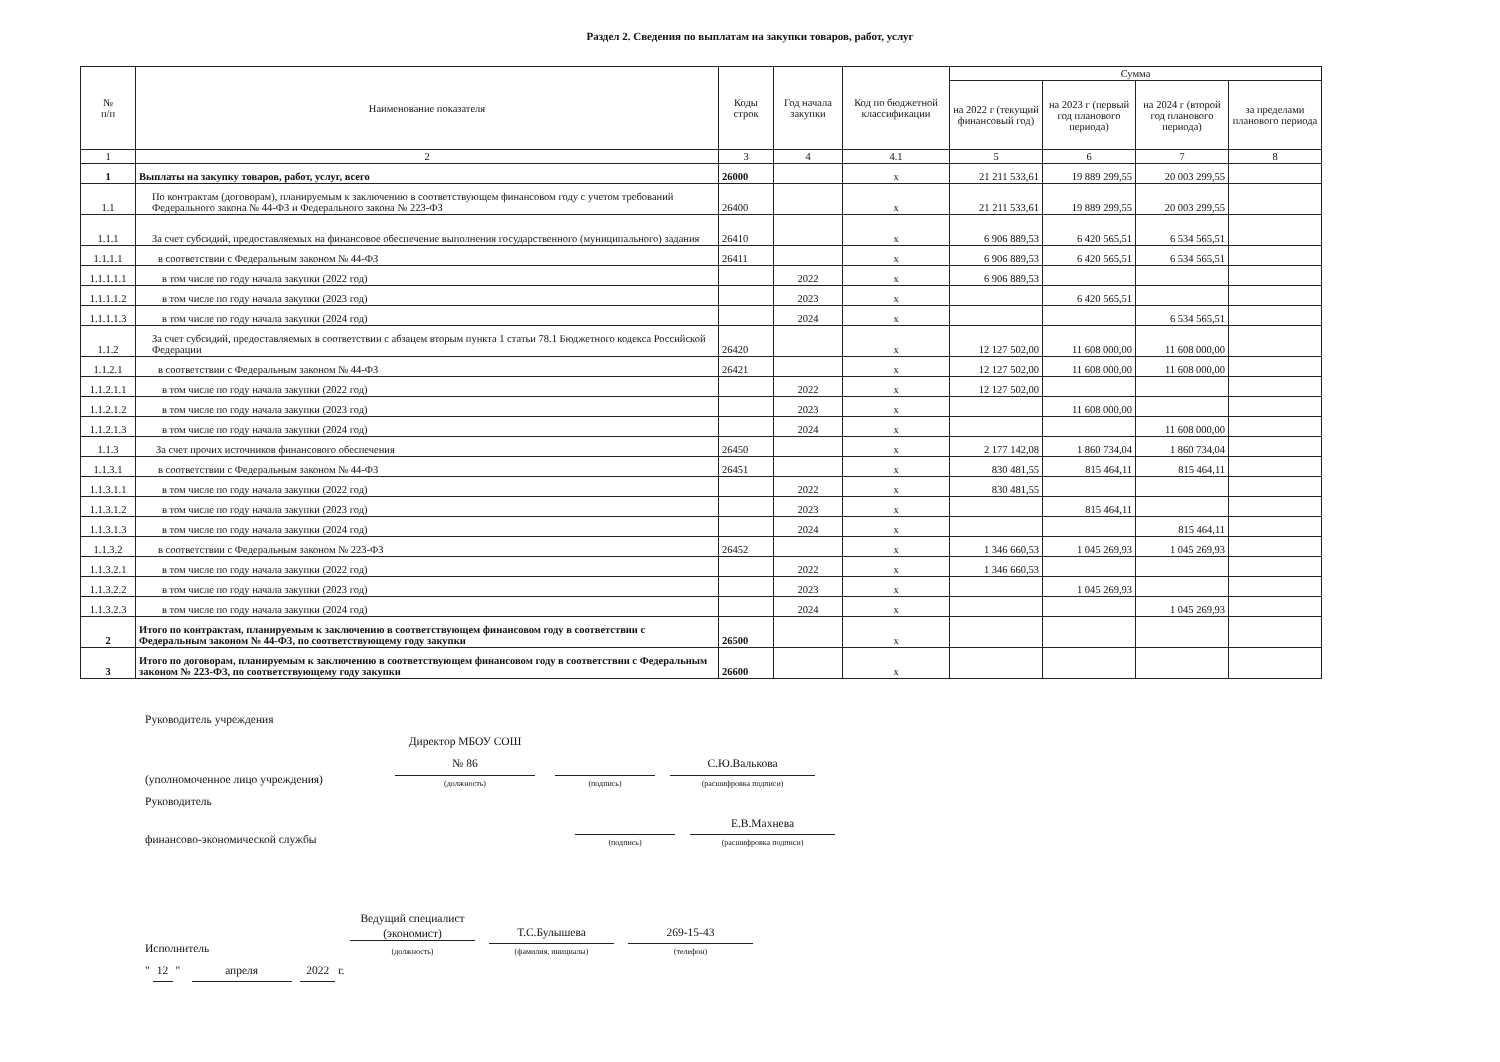Раздел 2. Сведения по выплатам на закупки товаров, работ, услуг
| № п/п | Наименование показателя | Коды строк | Год начала закупки | Код по бюджетной классификации | Сумма | | | |
| --- | --- | --- | --- | --- | --- | --- | --- | --- |
| | | | | | на 2022 г (текущий финансовый год) | на 2023 г (первый год планового периода) | на 2024 г (второй год планового периода) | за пределами планового периода |
| 1 | 2 | 3 | 4 | 4.1 | 5 | 6 | 7 | 8 |
| 1 | Выплаты на закупку товаров, работ, услуг, всего | 26000 | | x | 21 211 533,61 | 19 889 299,55 | 20 003 299,55 | |
| 1.1 | По контрактам (договорам), планируемым к заключению в соответствующем финансовом году с учетом требований Федерального закона № 44-ФЗ и Федерального закона № 223-ФЗ | 26400 | | x | 21 211 533,61 | 19 889 299,55 | 20 003 299,55 | |
| 1.1.1 | За счет субсидий, предоставляемых на финансовое обеспечение выполнения государственного (муниципального) задания | 26410 | | x | 6 906 889,53 | 6 420 565,51 | 6 534 565,51 | |
| 1.1.1.1 | в соответствии с Федеральным законом № 44-ФЗ | 26411 | | x | 6 906 889,53 | 6 420 565,51 | 6 534 565,51 | |
| 1.1.1.1.1 | в том числе по году начала закупки (2022 год) | | 2022 | x | 6 906 889,53 | | | |
| 1.1.1.1.2 | в том числе по году начала закупки (2023 год) | | 2023 | x | | 6 420 565,51 | | |
| 1.1.1.1.3 | в том числе по году начала закупки (2024 год) | | 2024 | x | | | 6 534 565,51 | |
| 1.1.2 | За счет субсидий, предоставляемых в соответствии с абзацем вторым пункта 1 статьи 78.1 Бюджетного кодекса Российской Федерации | 26420 | | x | 12 127 502,00 | 11 608 000,00 | 11 608 000,00 | |
| 1.1.2.1 | в соответствии с Федеральным законом № 44-ФЗ | 26421 | | x | 12 127 502,00 | 11 608 000,00 | 11 608 000,00 | |
| 1.1.2.1.1 | в том числе по году начала закупки (2022 год) | | 2022 | x | 12 127 502,00 | | | |
| 1.1.2.1.2 | в том числе по году начала закупки (2023 год) | | 2023 | x | | 11 608 000,00 | | |
| 1.1.2.1.3 | в том числе по году начала закупки (2024 год) | | 2024 | x | | | 11 608 000,00 | |
| 1.1.3 | За счет прочих источников финансового обеспечения | 26450 | | x | 2 177 142,08 | 1 860 734,04 | 1 860 734,04 | |
| 1.1.3.1 | в соответствии с Федеральным законом № 44-ФЗ | 26451 | | x | 830 481,55 | 815 464,11 | 815 464,11 | |
| 1.1.3.1.1 | в том числе по году начала закупки (2022 год) | | 2022 | x | 830 481,55 | | | |
| 1.1.3.1.2 | в том числе по году начала закупки (2023 год) | | 2023 | x | | 815 464,11 | | |
| 1.1.3.1.3 | в том числе по году начала закупки (2024 год) | | 2024 | x | | | 815 464,11 | |
| 1.1.3.2 | в соответствии с Федеральным законом № 223-ФЗ | 26452 | | x | 1 346 660,53 | 1 045 269,93 | 1 045 269,93 | |
| 1.1.3.2.1 | в том числе по году начала закупки (2022 год) | | 2022 | x | 1 346 660,53 | | | |
| 1.1.3.2.2 | в том числе по году начала закупки (2023 год) | | 2023 | x | | 1 045 269,93 | | |
| 1.1.3.2.3 | в том числе по году начала закупки (2024 год) | | 2024 | x | | | 1 045 269,93 | |
| 2 | Итого по контрактам, планируемым к заключению в соответствующем финансовом году в соответствии с Федеральным законом № 44-ФЗ, по соответствующему году закупки | 26500 | | x | | | | |
| 3 | Итого по договорам, планируемым к заключению в соответствующем финансовом году в соответствии с Федеральным законом № 223-ФЗ, по соответствующему году закупки | 26600 | | x | | | | |
Руководитель учреждения
(уполномоченное лицо учреждения) Директор МБОУ СОШ
№ 86
(должность) (подпись) С.Ю.Валькова
(расшифровка подписи)
Руководитель
финансово-экономической службы (подпись) Е.В.Махнева
(расшифровка подписи)
Исполнитель Ведущий специалист
(экономист)
(должность) Т.С.Булышева
(фамилия, инициалы) 269-15-43
(телефон)
" 12 " апреля 2022 г.